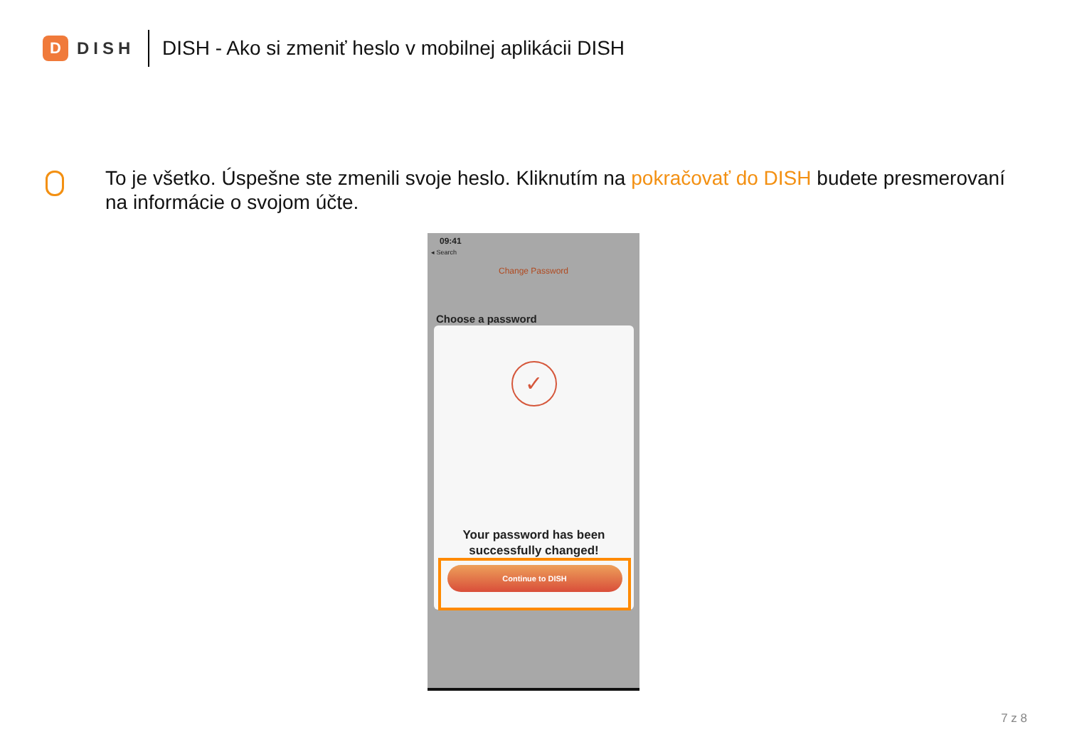D
DISH
DISH - Ako si zmeniť heslo v mobilnej aplikácii DISH
To je všetko. Úspešne ste zmenili svoje heslo. Kliknutím na pokračovať do DISH budete presmerovaní na informácie o svojom účte.
09:41
◂ Search
Change Password
Choose a password
✓
Your password has been successfully changed!
Continue to DISH
7 z 8